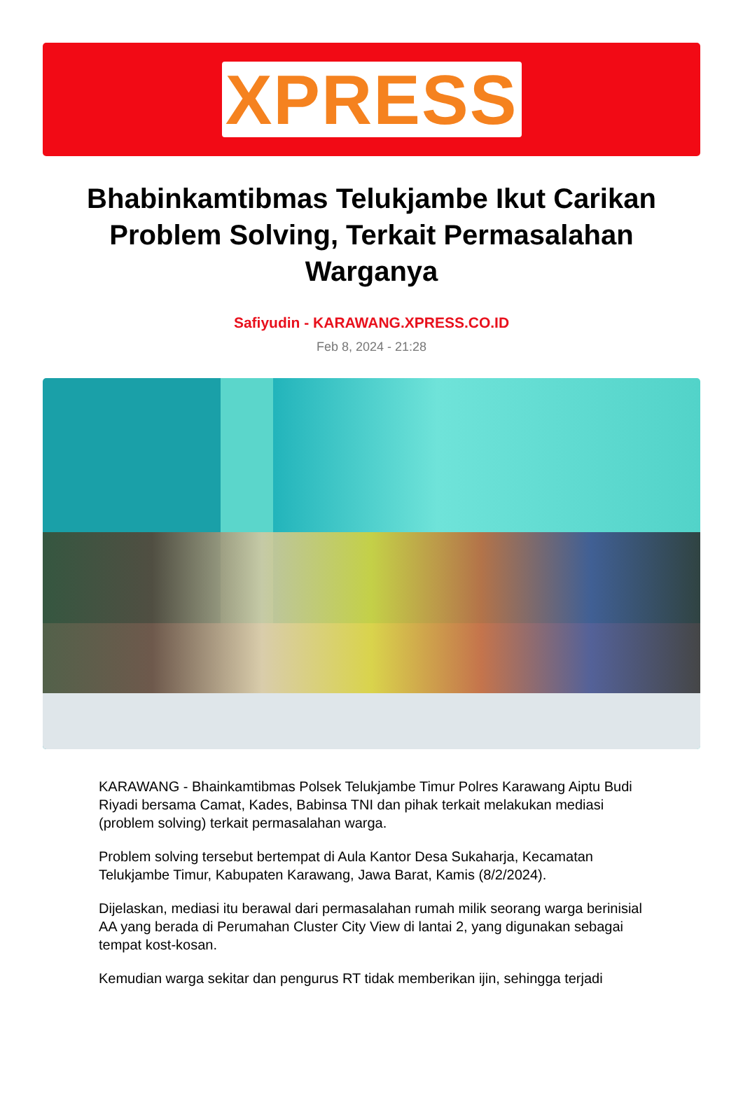XPRESS
Bhabinkamtibmas Telukjambe Ikut Carikan Problem Solving, Terkait Permasalahan Warganya
Safiyudin - KARAWANG.XPRESS.CO.ID
Feb 8, 2024 - 21:28
KARAWANG - Bhainkamtibmas Polsek Telukjambe Timur Polres Karawang Aiptu Budi Riyadi bersama Camat, Kades, Babinsa TNI dan pihak terkait melakukan mediasi (problem solving) terkait permasalahan warga.
Problem solving tersebut bertempat di Aula Kantor Desa Sukaharja, Kecamatan Telukjambe Timur, Kabupaten Karawang, Jawa Barat, Kamis (8/2/2024).
Dijelaskan, mediasi itu berawal dari permasalahan rumah milik seorang warga berinisial AA yang berada di Perumahan Cluster City View di lantai 2, yang digunakan sebagai tempat kost-kosan.
Kemudian warga sekitar dan pengurus RT tidak memberikan ijin, sehingga terjadi